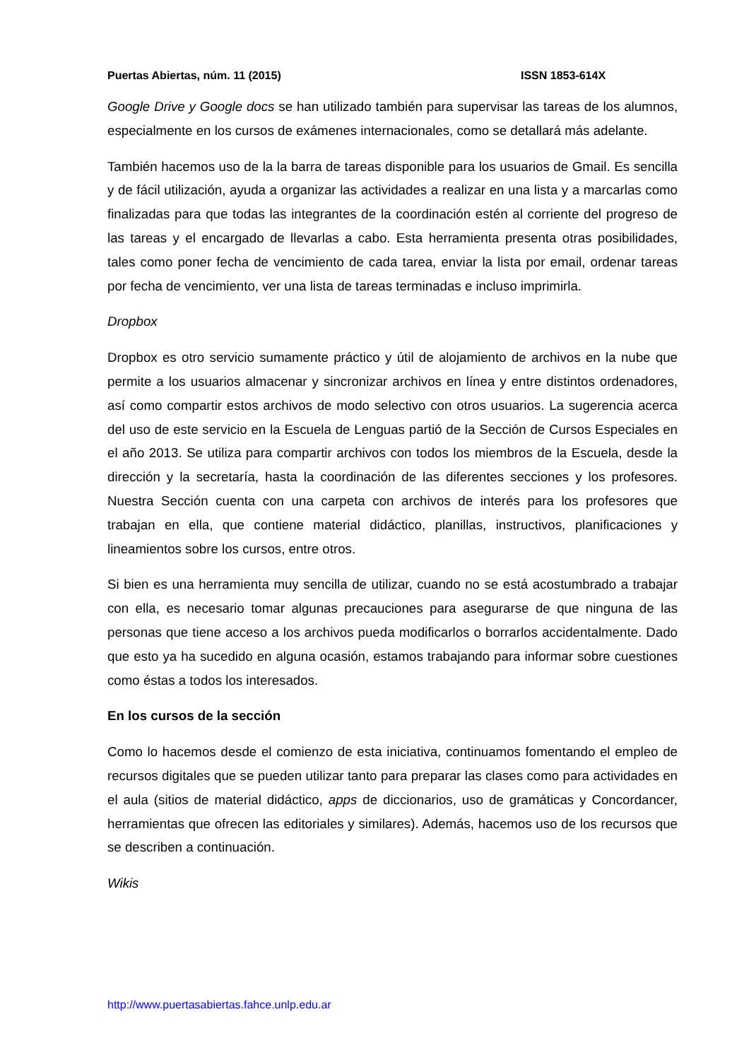Puertas Abiertas, núm. 11 (2015) ISSN 1853-614X
Google Drive y Google docs se han utilizado también para supervisar las tareas de los alumnos, especialmente en los cursos de exámenes internacionales, como se detallará más adelante.
También hacemos uso de la la barra de tareas disponible para los usuarios de Gmail. Es sencilla y de fácil utilización, ayuda a organizar las actividades a realizar en una lista y a marcarlas como finalizadas para que todas las integrantes de la coordinación estén al corriente del progreso de las tareas y el encargado de llevarlas a cabo. Esta herramienta presenta otras posibilidades, tales como poner fecha de vencimiento de cada tarea, enviar la lista por email, ordenar tareas por fecha de vencimiento, ver una lista de tareas terminadas e incluso imprimirla.
Dropbox
Dropbox es otro servicio sumamente práctico y útil de alojamiento de archivos en la nube que permite a los usuarios almacenar y sincronizar archivos en línea y entre distintos ordenadores, así como compartir estos archivos de modo selectivo con otros usuarios. La sugerencia acerca del uso de este servicio en la Escuela de Lenguas partió de la Sección de Cursos Especiales en el año 2013. Se utiliza para compartir archivos con todos los miembros de la Escuela, desde la dirección y la secretaría, hasta la coordinación de las diferentes secciones y los profesores. Nuestra Sección cuenta con una carpeta con archivos de interés para los profesores que trabajan en ella, que contiene material didáctico, planillas, instructivos, planificaciones y lineamientos sobre los cursos, entre otros.
Si bien es una herramienta muy sencilla de utilizar, cuando no se está acostumbrado a trabajar con ella, es necesario tomar algunas precauciones para asegurarse de que ninguna de las personas que tiene acceso a los archivos pueda modificarlos o borrarlos accidentalmente. Dado que esto ya ha sucedido en alguna ocasión, estamos trabajando para informar sobre cuestiones como éstas a todos los interesados.
En los cursos de la sección
Como lo hacemos desde el comienzo de esta iniciativa, continuamos fomentando el empleo de recursos digitales que se pueden utilizar tanto para preparar las clases como para actividades en el aula (sitios de material didáctico, apps de diccionarios, uso de gramáticas y Concordancer, herramientas que ofrecen las editoriales y similares). Además, hacemos uso de los recursos que se describen a continuación.
Wikis
http://www.puertasabiertas.fahce.unlp.edu.ar